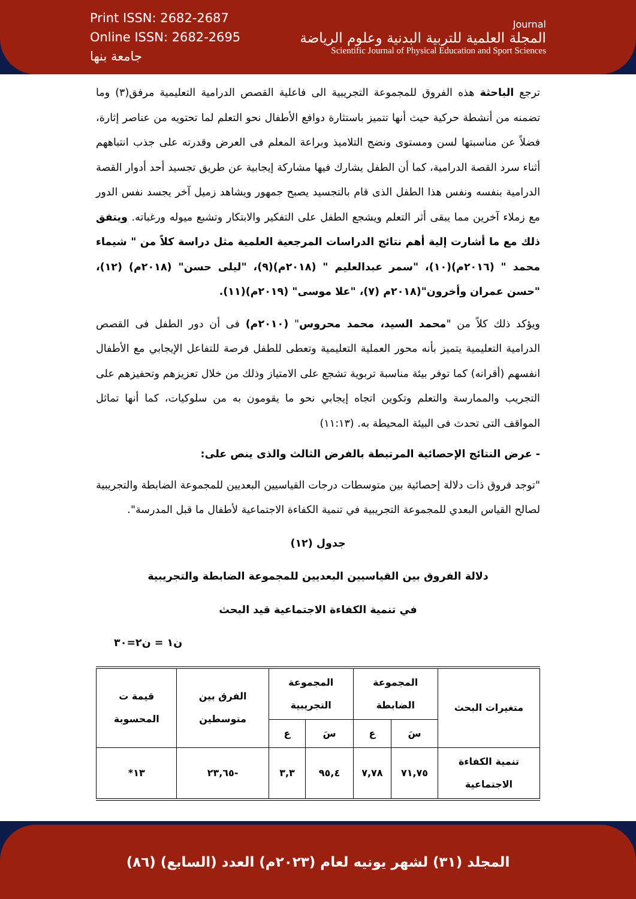Print ISSN: 2682-2687
Online ISSN: 2682-2695
جامعة بنها
Journal
المجلة العلمية للتربية البدنية وعلوم الرياضة
Scientific Journal of Physical Education and Sport Sciences
ترجع الباحثة هذه الفروق للمجموعة التجريبية الى فاعلية القصص الدرامية التعليمية مرفق(٣) وما تضمنه من أنشطة حركية حيث أنها تتميز باستثارة دوافع الأطفال نحو التعلم لما تحتويه من عناصر إثارة، فضلاً عن مناسبتها لسن ومستوى ونضج التلاميذ وبراعة المعلم فى العرض وقدرته على جذب انتباههم أثناء سرد القصة الدرامية، كما أن الطفل يشارك فيها مشاركة إيجابية عن طريق تجسيد أحد أدوار القصة الدرامية بنفسه ونفس هذا الطفل الذى قام بالتجسيد يصبح جمهور ويشاهد زميل آخر يجسد نفس الدور مع زملاء آخرين مما يبقى أثر التعلم ويشجع الطفل على التفكير والابتكار وتشبع ميوله ورغباته. ويتفق ذلك مع ما أشارت إلية أهم نتائج الدراسات المرجعية العلمية مثل دراسة كلاً من " شيماء محمد " (٢٠١٦م)(١٠)، "سمر عبدالعليم " (٢٠١٨م)(٩)، "ليلى حسن" (٢٠١٨م) (١٢)، "حسن عمران وأخرون"(٢٠١٨م (٧)، "علا موسى" (٢٠١٩م)(١١).
ويؤكد ذلك كلاً من "محمد السيد، محمد محروس" (٢٠١٠م) فى أن دور الطفل فى القصص الدرامية التعليمية يتميز بأنه محور العملية التعليمية وتعطى للطفل فرصة للتفاعل الإيجابي مع الأطفال انفسهم (أقرانه) كما توفر بيئة مناسبة تربوية تشجع على الامتياز وذلك من خلال تعزيزهم وتحفيزهم على التجريب والممارسة والتعلم وتكوين اتجاه إيجابي نحو ما يقومون به من سلوكيات، كما أنها تماثل المواقف التى تحدث فى البيئة المحيطة به. (١١:١٣)
- عرض النتائج الإحصائية المرتبطة بالفرض الثالث والذى ينص على:
"توجد فروق ذات دلالة إحصائية بين متوسطات درجات القياسيين البعديين للمجموعة الضابطة والتجريبية لصالح القياس البعدي للمجموعة التجريبية في تنمية الكفاءة الاجتماعية لأطفال ما قبل المدرسة".
جدول (١٢)
دلالة الفروق بين القياسيين البعديين للمجموعة الضابطة والتجريبية
في تنمية الكفاءة الاجتماعية قيد البحث
ن١ = ن٢=٣٠
| متغيرات البحث | المجموعة الضابطة | | المجموعة التجريبية | | الفرق بين متوسطين | قيمة ت المحسوبة |
| --- | --- | --- | --- | --- | --- | --- |
| | سَ | ع | سَ | ع | | |
| تنمية الكفاءة الاجتماعية | ٧١,٧٥ | ٧,٧٨ | ٩٥,٤ | ٣,٣ | -٢٣,٦٥ | ١٣* |
المجلد (٣١) لشهر يونيه لعام (٢٠٢٣م) العدد (السابع) (٨٦)